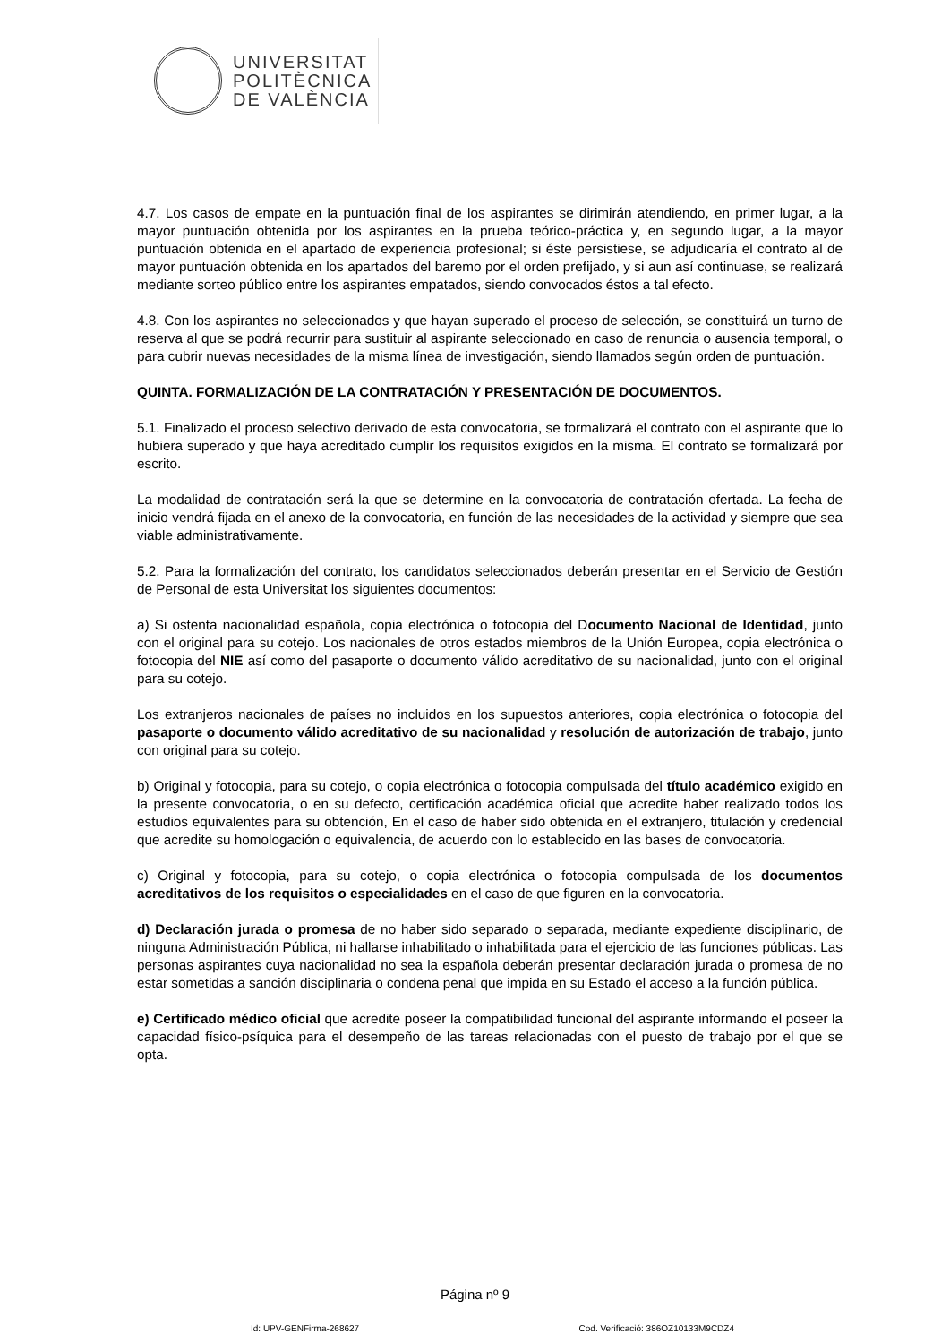UNIVERSITAT
POLITÈCNICA
DE VALÈNCIA
4.7. Los casos de empate en la puntuación final de los aspirantes se dirimirán atendiendo, en primer lugar, a la mayor puntuación obtenida por los aspirantes en la prueba teórico-práctica y, en segundo lugar, a la mayor puntuación obtenida en el apartado de experiencia profesional; si éste persistiese, se adjudicaría el contrato al de mayor puntuación obtenida en los apartados del baremo por el orden prefijado, y si aun así continuase, se realizará mediante sorteo público entre los aspirantes empatados, siendo convocados éstos a tal efecto.
4.8. Con los aspirantes no seleccionados y que hayan superado el proceso de selección, se constituirá un turno de reserva al que se podrá recurrir para sustituir al aspirante seleccionado en caso de renuncia o ausencia temporal, o para cubrir nuevas necesidades de la misma línea de investigación, siendo llamados según orden de puntuación.
QUINTA. FORMALIZACIÓN DE LA CONTRATACIÓN Y PRESENTACIÓN DE DOCUMENTOS.
5.1. Finalizado el proceso selectivo derivado de esta convocatoria, se formalizará el contrato con el aspirante que lo hubiera superado y que haya acreditado cumplir los requisitos exigidos en la misma. El contrato se formalizará por escrito.
La modalidad de contratación será la que se determine en la convocatoria de contratación ofertada. La fecha de inicio vendrá fijada en el anexo de la convocatoria, en función de las necesidades de la actividad y siempre que sea viable administrativamente.
5.2. Para la formalización del contrato, los candidatos seleccionados deberán presentar en el Servicio de Gestión de Personal de esta Universitat los siguientes documentos:
a) Si ostenta nacionalidad española, copia electrónica o fotocopia del Documento Nacional de Identidad, junto con el original para su cotejo. Los nacionales de otros estados miembros de la Unión Europea, copia electrónica o fotocopia del NIE así como del pasaporte o documento válido acreditativo de su nacionalidad, junto con el original para su cotejo.
Los extranjeros nacionales de países no incluidos en los supuestos anteriores, copia electrónica o fotocopia del pasaporte o documento válido acreditativo de su nacionalidad y resolución de autorización de trabajo, junto con original para su cotejo.
b) Original y fotocopia, para su cotejo, o copia electrónica o fotocopia compulsada del título académico exigido en la presente convocatoria, o en su defecto, certificación académica oficial que acredite haber realizado todos los estudios equivalentes para su obtención, En el caso de haber sido obtenida en el extranjero, titulación y credencial que acredite su homologación o equivalencia, de acuerdo con lo establecido en las bases de convocatoria.
c) Original y fotocopia, para su cotejo, o copia electrónica o fotocopia compulsada de los documentos acreditativos de los requisitos o especialidades en el caso de que figuren en la convocatoria.
d) Declaración jurada o promesa de no haber sido separado o separada, mediante expediente disciplinario, de ninguna Administración Pública, ni hallarse inhabilitado o inhabilitada para el ejercicio de las funciones públicas. Las personas aspirantes cuya nacionalidad no sea la española deberán presentar declaración jurada o promesa de no estar sometidas a sanción disciplinaria o condena penal que impida en su Estado el acceso a la función pública.
e) Certificado médico oficial que acredite poseer la compatibilidad funcional del aspirante informando el poseer la capacidad físico-psíquica para el desempeño de las tareas relacionadas con el puesto de trabajo por el que se opta.
Página nº 9
Id: UPV-GENFirma-268627 Cod. Verificació: 386OZ10133M9CDZ4